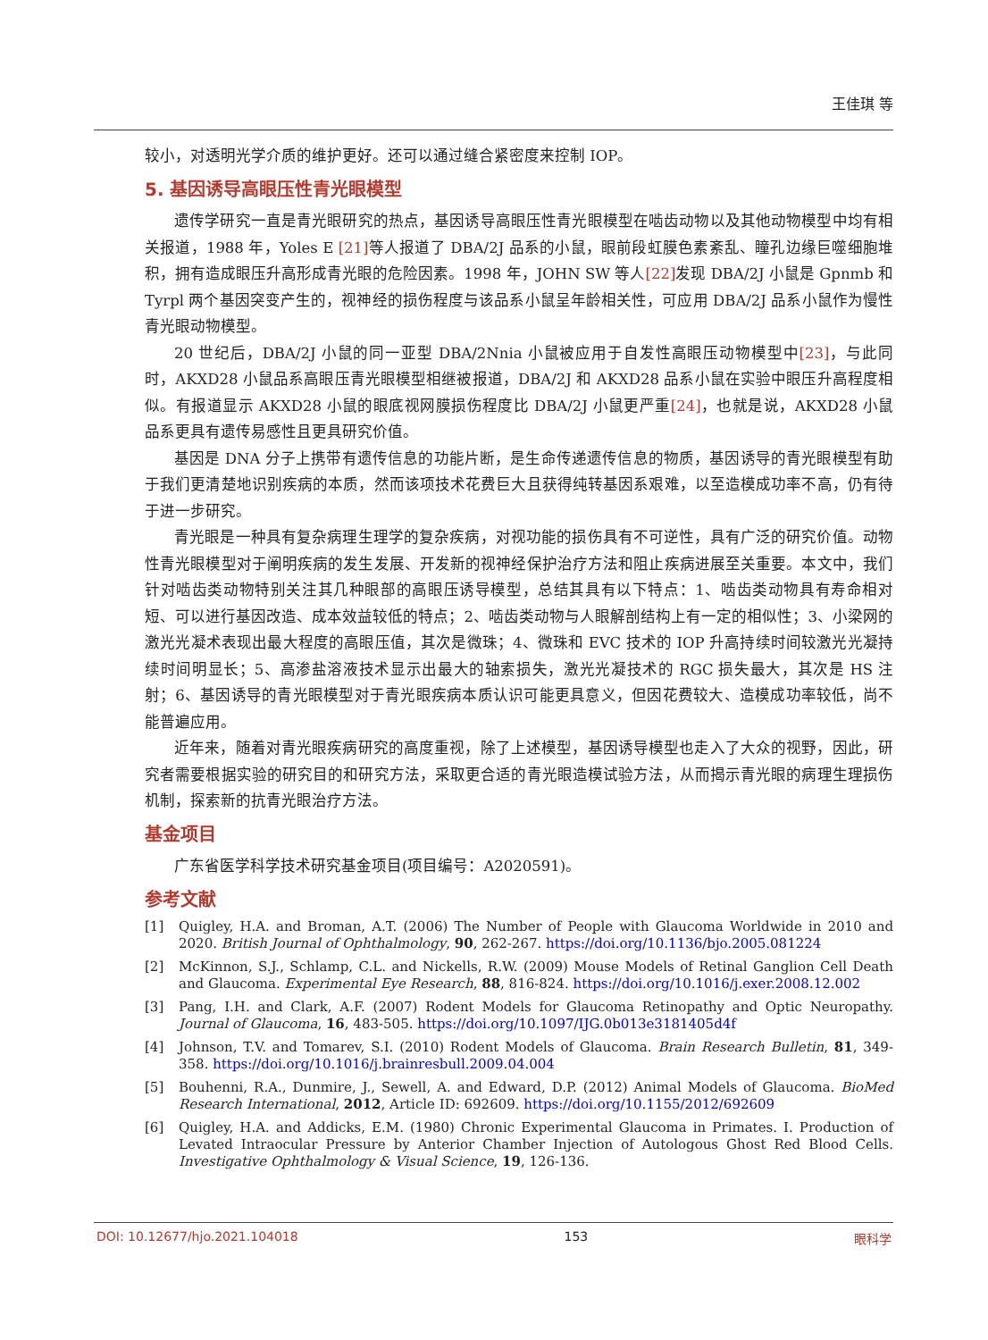王佳琪 等
较小，对透明光学介质的维护更好。还可以通过缝合紧密度来控制 IOP。
5. 基因诱导高眼压性青光眼模型
遗传学研究一直是青光眼研究的热点，基因诱导高眼压性青光眼模型在啮齿动物以及其他动物模型中均有相关报道，1988 年，Yoles E [21] 等人报道了 DBA/2J 品系的小鼠，眼前段虹膜色素紊乱、瞳孔边缘巨噬细胞堆积，拥有造成眼压升高形成青光眼的危险因素。1998 年，JOHN SW 等人[22] 发现 DBA/2J 小鼠是 Gpnmb 和 Tyrpl 两个基因突变产生的，视神经的损伤程度与该品系小鼠呈年龄相关性，可应用 DBA/2J 品系小鼠作为慢性青光眼动物模型。
20 世纪后，DBA/2J 小鼠的同一亚型 DBA/2Nnia 小鼠被应用于自发性高眼压动物模型中[23]，与此同时，AKXD28 小鼠品系高眼压青光眼模型相继被报道，DBA/2J 和 AKXD28 品系小鼠在实验中眼压升高程度相似。有报道显示 AKXD28 小鼠的眼底视网膜损伤程度比 DBA/2J 小鼠更严重[24]，也就是说，AKXD28 小鼠品系更具有遗传易感性且更具研究价值。
基因是 DNA 分子上携带有遗传信息的功能片断，是生命传递遗传信息的物质，基因诱导的青光眼模型有助于我们更清楚地识别疾病的本质，然而该项技术花费巨大且获得纯转基因系艰难，以至造模成功率不高，仍有待于进一步研究。
青光眼是一种具有复杂病理生理学的复杂疾病，对视功能的损伤具有不可逆性，具有广泛的研究价值。动物性青光眼模型对于阐明疾病的发生发展、开发新的视神经保护治疗方法和阻止疾病进展至关重要。本文中，我们针对啮齿类动物特别关注其几种眼部的高眼压诱导模型，总结其具有以下特点：1、啮齿类动物具有寿命相对短、可以进行基因改造、成本效益较低的特点；2、啮齿类动物与人眼解剖结构上有一定的相似性；3、小梁网的激光光凝术表现出最大程度的高眼压值，其次是微珠；4、微珠和 EVC 技术的 IOP 升高持续时间较激光光凝持续时间明显长；5、高渗盐溶液技术显示出最大的轴索损失，激光光凝技术的 RGC 损失最大，其次是 HS 注射；6、基因诱导的青光眼模型对于青光眼疾病本质认识可能更具意义，但因花费较大、造模成功率较低，尚不能普遍应用。
近年来，随着对青光眼疾病研究的高度重视，除了上述模型，基因诱导模型也走入了大众的视野，因此，研究者需要根据实验的研究目的和研究方法，采取更合适的青光眼造模试验方法，从而揭示青光眼的病理生理损伤机制，探索新的抗青光眼治疗方法。
基金项目
广东省医学科学技术研究基金项目(项目编号：A2020591)。
参考文献
[1] Quigley, H.A. and Broman, A.T. (2006) The Number of People with Glaucoma Worldwide in 2010 and 2020. British Journal of Ophthalmology, 90, 262-267. https://doi.org/10.1136/bjo.2005.081224
[2] McKinnon, S.J., Schlamp, C.L. and Nickells, R.W. (2009) Mouse Models of Retinal Ganglion Cell Death and Glaucoma. Experimental Eye Research, 88, 816-824. https://doi.org/10.1016/j.exer.2008.12.002
[3] Pang, I.H. and Clark, A.F. (2007) Rodent Models for Glaucoma Retinopathy and Optic Neuropathy. Journal of Glaucoma, 16, 483-505. https://doi.org/10.1097/IJG.0b013e3181405d4f
[4] Johnson, T.V. and Tomarev, S.I. (2010) Rodent Models of Glaucoma. Brain Research Bulletin, 81, 349-358. https://doi.org/10.1016/j.brainresbull.2009.04.004
[5] Bouhenni, R.A., Dunmire, J., Sewell, A. and Edward, D.P. (2012) Animal Models of Glaucoma. BioMed Research International, 2012, Article ID: 692609. https://doi.org/10.1155/2012/692609
[6] Quigley, H.A. and Addicks, E.M. (1980) Chronic Experimental Glaucoma in Primates. I. Production of Levated Intraocular Pressure by Anterior Chamber Injection of Autologous Ghost Red Blood Cells. Investigative Ophthalmology & Visual Science, 19, 126-136.
DOI: 10.12677/hjo.2021.104018 153 眼科学